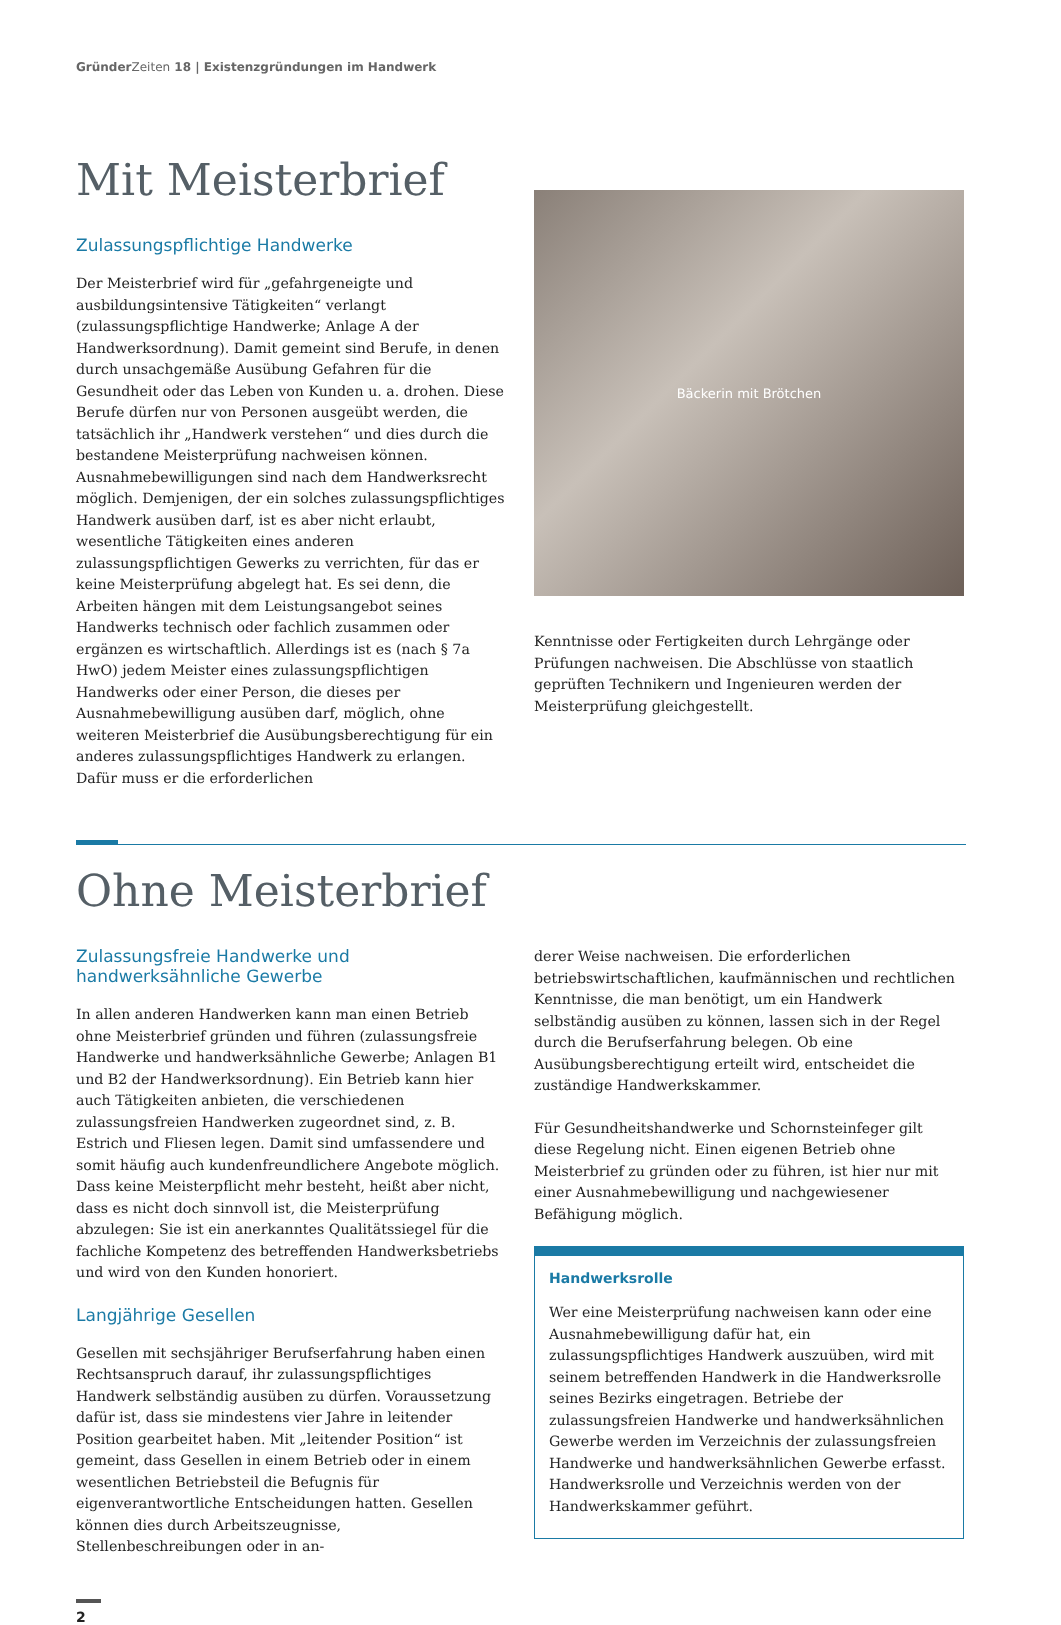GründerZeiten 18 | Existenzgründungen im Handwerk
Mit Meisterbrief
Zulassungspflichtige Handwerke
Der Meisterbrief wird für „gefahrgeneigte und ausbildungsintensive Tätigkeiten“ verlangt (zulassungspflichtige Handwerke; Anlage A der Handwerksordnung). Damit gemeint sind Berufe, in denen durch unsachgemäße Ausübung Gefahren für die Gesundheit oder das Leben von Kunden u. a. drohen. Diese Berufe dürfen nur von Personen ausgeübt werden, die tatsächlich ihr „Handwerk verstehen“ und dies durch die bestandene Meisterprüfung nachweisen können. Ausnahmebewilligungen sind nach dem Handwerksrecht möglich. Demjenigen, der ein solches zulassungspflichtiges Handwerk ausüben darf, ist es aber nicht erlaubt, wesentliche Tätigkeiten eines anderen zulassungspflichtigen Gewerks zu verrichten, für das er keine Meisterprüfung abgelegt hat. Es sei denn, die Arbeiten hängen mit dem Leistungsangebot seines Handwerks technisch oder fachlich zusammen oder ergänzen es wirtschaftlich. Allerdings ist es (nach § 7a HwO) jedem Meister eines zulassungspflichtigen Handwerks oder einer Person, die dieses per Ausnahmebewilligung ausüben darf, möglich, ohne weiteren Meisterbrief die Ausübungsberechtigung für ein anderes zulassungspflichtiges Handwerk zu erlangen. Dafür muss er die erforderlichen
Bäckerin mit Brötchen
Kenntnisse oder Fertigkeiten durch Lehrgänge oder Prüfungen nachweisen. Die Abschlüsse von staatlich geprüften Technikern und Ingenieuren werden der Meisterprüfung gleichgestellt.
Ohne Meisterbrief
Zulassungsfreie Handwerke und handwerksähnliche Gewerbe
In allen anderen Handwerken kann man einen Betrieb ohne Meisterbrief gründen und führen (zulassungsfreie Handwerke und handwerksähnliche Gewerbe; Anlagen B1 und B2 der Handwerksordnung). Ein Betrieb kann hier auch Tätigkeiten anbieten, die verschiedenen zulassungsfreien Handwerken zugeordnet sind, z. B. Estrich und Fliesen legen. Damit sind umfassendere und somit häufig auch kundenfreundlichere Angebote möglich. Dass keine Meisterpflicht mehr besteht, heißt aber nicht, dass es nicht doch sinnvoll ist, die Meisterprüfung abzulegen: Sie ist ein anerkanntes Qualitätssiegel für die fachliche Kompetenz des betreffenden Handwerksbetriebs und wird von den Kunden honoriert.
Langjährige Gesellen
Gesellen mit sechsjähriger Berufserfahrung haben einen Rechtsanspruch darauf, ihr zulassungspflichtiges Handwerk selbständig ausüben zu dürfen. Voraussetzung dafür ist, dass sie mindestens vier Jahre in leitender Position gearbeitet haben. Mit „leitender Position“ ist gemeint, dass Gesellen in einem Betrieb oder in einem wesentlichen Betriebsteil die Befugnis für eigenverantwortliche Entscheidungen hatten. Gesellen können dies durch Arbeitszeugnisse, Stellenbeschreibungen oder in an-
derer Weise nachweisen. Die erforderlichen betriebswirtschaftlichen, kaufmännischen und rechtlichen Kenntnisse, die man benötigt, um ein Handwerk selbständig ausüben zu können, lassen sich in der Regel durch die Berufserfahrung belegen. Ob eine Ausübungsberechtigung erteilt wird, entscheidet die zuständige Handwerkskammer.
Für Gesundheitshandwerke und Schornsteinfeger gilt diese Regelung nicht. Einen eigenen Betrieb ohne Meisterbrief zu gründen oder zu führen, ist hier nur mit einer Ausnahmebewilligung und nachgewiesener Befähigung möglich.
Handwerksrolle
Wer eine Meisterprüfung nachweisen kann oder eine Ausnahmebewilligung dafür hat, ein zulassungspflichtiges Handwerk auszuüben, wird mit seinem betreffenden Handwerk in die Handwerksrolle seines Bezirks eingetragen. Betriebe der zulassungsfreien Handwerke und handwerksähnlichen Gewerbe werden im Verzeichnis der zulassungsfreien Handwerke und handwerksähnlichen Gewerbe erfasst. Handwerksrolle und Verzeichnis werden von der Handwerkskammer geführt.
2